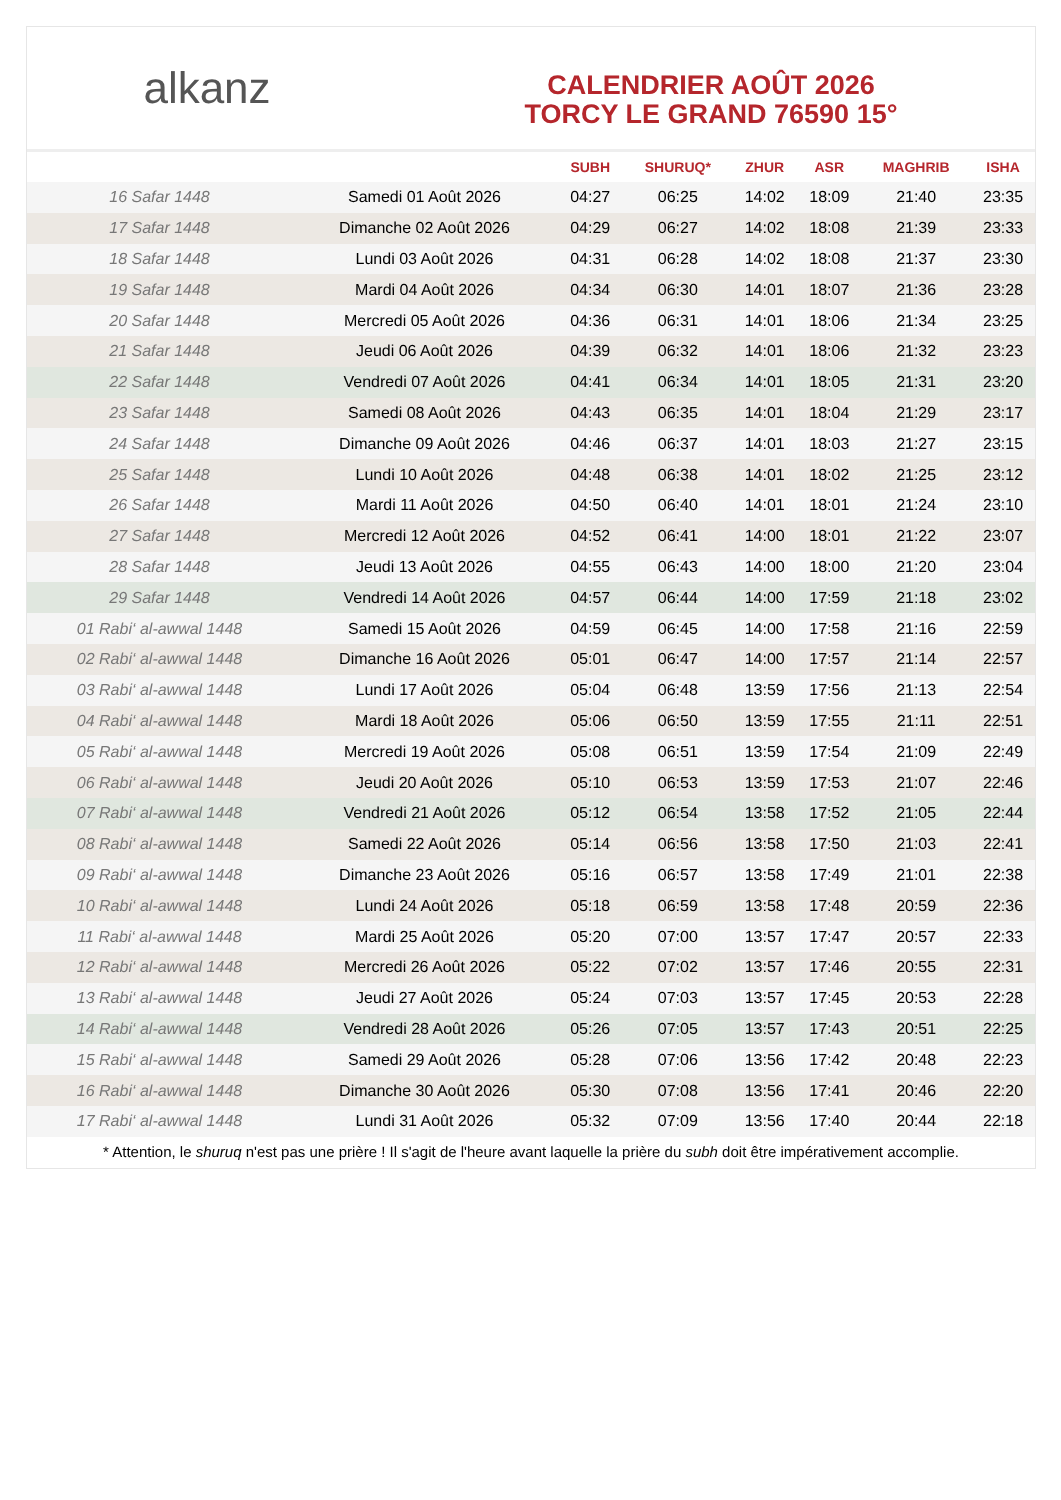alkanz
CALENDRIER AOÛT 2026
TORCY LE GRAND 76590 15°
| | | SUBH | SHURUQ* | ZHUR | ASR | MAGHRIB | ISHA |
| --- | --- | --- | --- | --- | --- | --- | --- |
| 16 Safar 1448 | Samedi 01 Août 2026 | 04:27 | 06:25 | 14:02 | 18:09 | 21:40 | 23:35 |
| 17 Safar 1448 | Dimanche 02 Août 2026 | 04:29 | 06:27 | 14:02 | 18:08 | 21:39 | 23:33 |
| 18 Safar 1448 | Lundi 03 Août 2026 | 04:31 | 06:28 | 14:02 | 18:08 | 21:37 | 23:30 |
| 19 Safar 1448 | Mardi 04 Août 2026 | 04:34 | 06:30 | 14:01 | 18:07 | 21:36 | 23:28 |
| 20 Safar 1448 | Mercredi 05 Août 2026 | 04:36 | 06:31 | 14:01 | 18:06 | 21:34 | 23:25 |
| 21 Safar 1448 | Jeudi 06 Août 2026 | 04:39 | 06:32 | 14:01 | 18:06 | 21:32 | 23:23 |
| 22 Safar 1448 | Vendredi 07 Août 2026 | 04:41 | 06:34 | 14:01 | 18:05 | 21:31 | 23:20 |
| 23 Safar 1448 | Samedi 08 Août 2026 | 04:43 | 06:35 | 14:01 | 18:04 | 21:29 | 23:17 |
| 24 Safar 1448 | Dimanche 09 Août 2026 | 04:46 | 06:37 | 14:01 | 18:03 | 21:27 | 23:15 |
| 25 Safar 1448 | Lundi 10 Août 2026 | 04:48 | 06:38 | 14:01 | 18:02 | 21:25 | 23:12 |
| 26 Safar 1448 | Mardi 11 Août 2026 | 04:50 | 06:40 | 14:01 | 18:01 | 21:24 | 23:10 |
| 27 Safar 1448 | Mercredi 12 Août 2026 | 04:52 | 06:41 | 14:00 | 18:01 | 21:22 | 23:07 |
| 28 Safar 1448 | Jeudi 13 Août 2026 | 04:55 | 06:43 | 14:00 | 18:00 | 21:20 | 23:04 |
| 29 Safar 1448 | Vendredi 14 Août 2026 | 04:57 | 06:44 | 14:00 | 17:59 | 21:18 | 23:02 |
| 01 Rabi‘ al-awwal 1448 | Samedi 15 Août 2026 | 04:59 | 06:45 | 14:00 | 17:58 | 21:16 | 22:59 |
| 02 Rabi‘ al-awwal 1448 | Dimanche 16 Août 2026 | 05:01 | 06:47 | 14:00 | 17:57 | 21:14 | 22:57 |
| 03 Rabi‘ al-awwal 1448 | Lundi 17 Août 2026 | 05:04 | 06:48 | 13:59 | 17:56 | 21:13 | 22:54 |
| 04 Rabi‘ al-awwal 1448 | Mardi 18 Août 2026 | 05:06 | 06:50 | 13:59 | 17:55 | 21:11 | 22:51 |
| 05 Rabi‘ al-awwal 1448 | Mercredi 19 Août 2026 | 05:08 | 06:51 | 13:59 | 17:54 | 21:09 | 22:49 |
| 06 Rabi‘ al-awwal 1448 | Jeudi 20 Août 2026 | 05:10 | 06:53 | 13:59 | 17:53 | 21:07 | 22:46 |
| 07 Rabi‘ al-awwal 1448 | Vendredi 21 Août 2026 | 05:12 | 06:54 | 13:58 | 17:52 | 21:05 | 22:44 |
| 08 Rabi‘ al-awwal 1448 | Samedi 22 Août 2026 | 05:14 | 06:56 | 13:58 | 17:50 | 21:03 | 22:41 |
| 09 Rabi‘ al-awwal 1448 | Dimanche 23 Août 2026 | 05:16 | 06:57 | 13:58 | 17:49 | 21:01 | 22:38 |
| 10 Rabi‘ al-awwal 1448 | Lundi 24 Août 2026 | 05:18 | 06:59 | 13:58 | 17:48 | 20:59 | 22:36 |
| 11 Rabi‘ al-awwal 1448 | Mardi 25 Août 2026 | 05:20 | 07:00 | 13:57 | 17:47 | 20:57 | 22:33 |
| 12 Rabi‘ al-awwal 1448 | Mercredi 26 Août 2026 | 05:22 | 07:02 | 13:57 | 17:46 | 20:55 | 22:31 |
| 13 Rabi‘ al-awwal 1448 | Jeudi 27 Août 2026 | 05:24 | 07:03 | 13:57 | 17:45 | 20:53 | 22:28 |
| 14 Rabi‘ al-awwal 1448 | Vendredi 28 Août 2026 | 05:26 | 07:05 | 13:57 | 17:43 | 20:51 | 22:25 |
| 15 Rabi‘ al-awwal 1448 | Samedi 29 Août 2026 | 05:28 | 07:06 | 13:56 | 17:42 | 20:48 | 22:23 |
| 16 Rabi‘ al-awwal 1448 | Dimanche 30 Août 2026 | 05:30 | 07:08 | 13:56 | 17:41 | 20:46 | 22:20 |
| 17 Rabi‘ al-awwal 1448 | Lundi 31 Août 2026 | 05:32 | 07:09 | 13:56 | 17:40 | 20:44 | 22:18 |
* Attention, le shuruq n'est pas une prière ! Il s'agit de l'heure avant laquelle la prière du subh doit être impérativement accomplie.